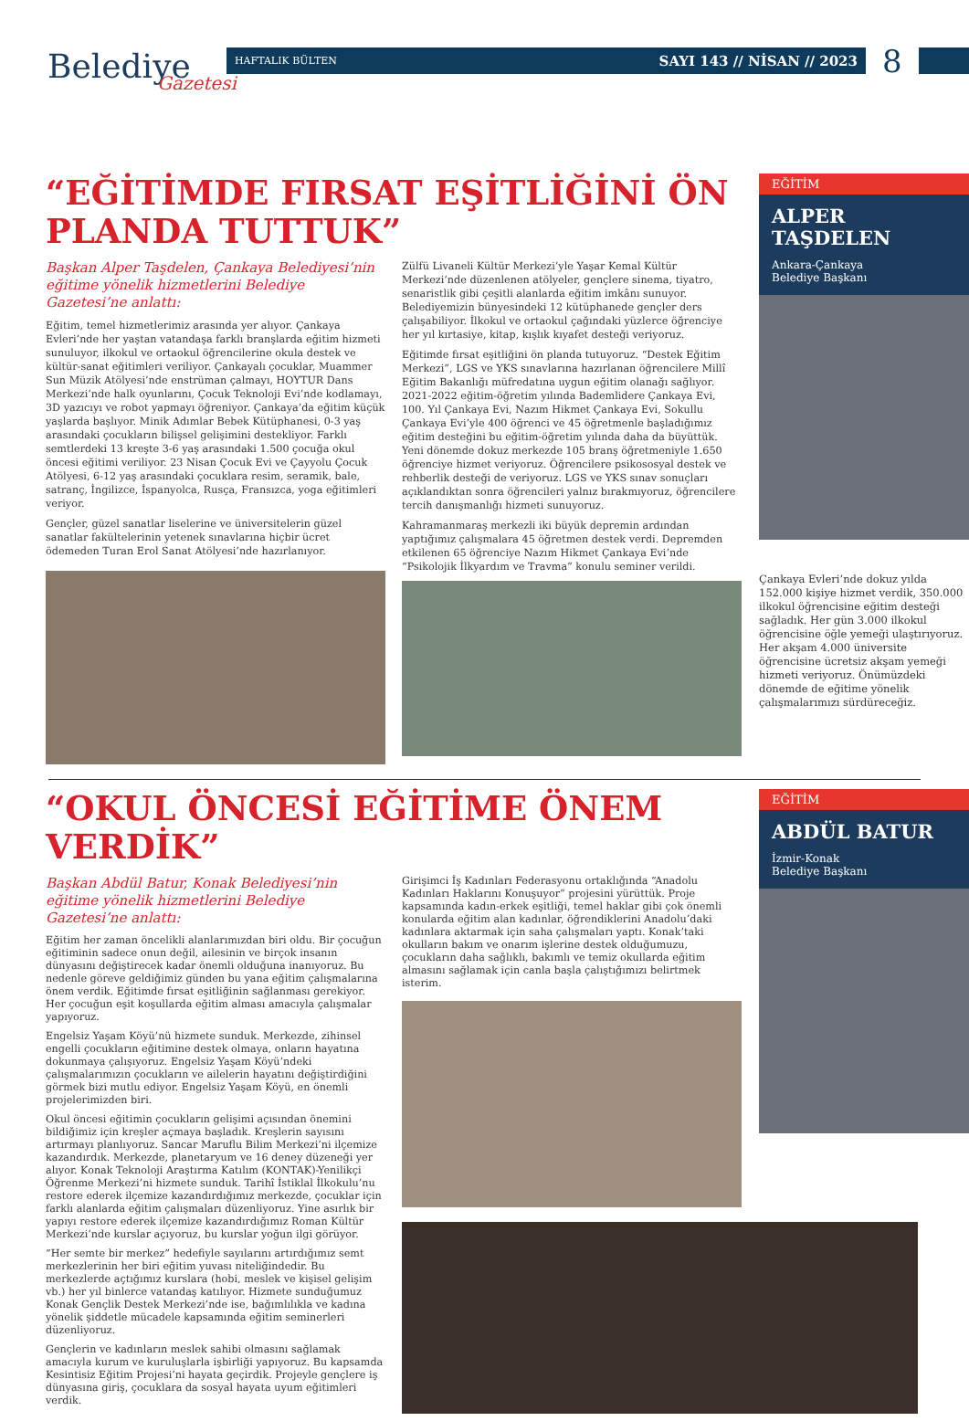Belediye
Gazetesi
HAFTALIK BÜLTEN SAYI 143 // NİSAN // 2023
8
“EĞİTİMDE FIRSAT EŞİTLİĞİNİ ÖN PLANDA TUTTUK”
Başkan Alper Taşdelen, Çankaya Belediyesi’nin eğitime yönelik hizmetlerini Belediye Gazetesi’ne anlattı:
Eğitim, temel hizmetlerimiz arasında yer alıyor. Çankaya Evleri’nde her yaştan vatandaşa farklı branşlarda eğitim hizmeti sunuluyor, ilkokul ve ortaokul öğrencilerine okula destek ve kültür-sanat eğitimleri veriliyor. Çankayalı çocuklar, Muammer Sun Müzik Atölyesi’nde enstrüman çalmayı, HOYTUR Dans Merkezi’nde halk oyunlarını, Çocuk Teknoloji Evi’nde kodlamayı, 3D yazıcıyı ve robot yapmayı öğreniyor. Çankaya’da eğitim küçük yaşlarda başlıyor. Minik Adımlar Bebek Kütüphanesi, 0-3 yaş arasındaki çocukların bilişsel gelişimini destekliyor. Farklı semtlerdeki 13 kreşte 3-6 yaş arasındaki 1.500 çocuğa okul öncesi eğitimi veriliyor. 23 Nisan Çocuk Evi ve Çayyolu Çocuk Atölyesi, 6-12 yaş arasındaki çocuklara resim, seramik, bale, satranç, İngilizce, İspanyolca, Rusça, Fransızca, yoga eğitimleri veriyor.
Gençler, güzel sanatlar liselerine ve üniversitelerin güzel sanatlar fakültelerinin yetenek sınavlarına hiçbir ücret ödemeden Turan Erol Sanat Atölyesi’nde hazırlanıyor.
Zülfü Livaneli Kültür Merkezi’yle Yaşar Kemal Kültür Merkezi’nde düzenlenen atölyeler, gençlere sinema, tiyatro, senaristlik gibi çeşitli alanlarda eğitim imkânı sunuyor. Belediyemizin bünyesindeki 12 kütüphanede gençler ders çalışabiliyor. İlkokul ve ortaokul çağındaki yüzlerce öğrenciye her yıl kırtasiye, kitap, kışlık kıyafet desteği veriyoruz.
Eğitimde fırsat eşitliğini ön planda tutuyoruz. “Destek Eğitim Merkezi”, LGS ve YKS sınavlarına hazırlanan öğrencilere Millî Eğitim Bakanlığı müfredatına uygun eğitim olanağı sağlıyor. 2021-2022 eğitim-öğretim yılında Bademlidere Çankaya Evi, 100. Yıl Çankaya Evi, Nazım Hikmet Çankaya Evi, Sokullu Çankaya Evi’yle 400 öğrenci ve 45 öğretmenle başladığımız eğitim desteğini bu eğitim-öğretim yılında daha da büyüttük. Yeni dönemde dokuz merkezde 105 branş öğretmeniyle 1.650 öğrenciye hizmet veriyoruz. Öğrencilere psikososyal destek ve rehberlik desteği de veriyoruz. LGS ve YKS sınav sonuçları açıklandıktan sonra öğrencileri yalnız bırakmıyoruz, öğrencilere tercih danışmanlığı hizmeti sunuyoruz.
Kahramanmaraş merkezli iki büyük depremin ardından yaptığımız çalışmalara 45 öğretmen destek verdi. Depremden etkilenen 65 öğrenciye Nazım Hikmet Çankaya Evi’nde “Psikolojik İlkyardım ve Travma” konulu seminer verildi.
EĞİTİM
ALPER TAŞDELEN
Ankara-Çankaya
Belediye Başkanı
Çankaya Evleri’nde dokuz yılda 152.000 kişiye hizmet verdik, 350.000 ilkokul öğrencisine eğitim desteği sağladık. Her gün 3.000 ilkokul öğrencisine öğle yemeği ulaştırıyoruz. Her akşam 4.000 üniversite öğrencisine ücretsiz akşam yemeği hizmeti veriyoruz. Önümüzdeki dönemde de eğitime yönelik çalışmalarımızı sürdüreceğiz.
“OKUL ÖNCESİ EĞİTİME ÖNEM VERDİK”
Başkan Abdül Batur, Konak Belediyesi’nin eğitime yönelik hizmetlerini Belediye Gazetesi’ne anlattı:
Eğitim her zaman öncelikli alanlarımızdan biri oldu. Bir çocuğun eğitiminin sadece onun değil, ailesinin ve birçok insanın dünyasını değiştirecek kadar önemli olduğuna inanıyoruz. Bu nedenle göreve geldiğimiz günden bu yana eğitim çalışmalarına önem verdik. Eğitimde fırsat eşitliğinin sağlanması gerekiyor. Her çocuğun eşit koşullarda eğitim alması amacıyla çalışmalar yapıyoruz.
Engelsiz Yaşam Köyü’nü hizmete sunduk. Merkezde, zihinsel engelli çocukların eğitimine destek olmaya, onların hayatına dokunmaya çalışıyoruz. Engelsiz Yaşam Köyü’ndeki çalışmalarımızın çocukların ve ailelerin hayatını değiştirdiğini görmek bizi mutlu ediyor. Engelsiz Yaşam Köyü, en önemli projelerimizden biri.
Okul öncesi eğitimin çocukların gelişimi açısından önemini bildiğimiz için kreşler açmaya başladık. Kreşlerin sayısını artırmayı planlıyoruz. Sancar Maruflu Bilim Merkezi’ni ilçemize kazandırdık. Merkezde, planetaryum ve 16 deney düzeneği yer alıyor. Konak Teknoloji Araştırma Katılım (KONTAK)-Yenilikçi Öğrenme Merkezi’ni hizmete sunduk. Tarihî İstiklal İlkokulu’nu restore ederek ilçemize kazandırdığımız merkezde, çocuklar için farklı alanlarda eğitim çalışmaları düzenliyoruz. Yine asırlık bir yapıyı restore ederek ilçemize kazandırdığımız Roman Kültür Merkezi’nde kurslar açıyoruz, bu kurslar yoğun ilgi görüyor.
“Her semte bir merkez” hedefiyle sayılarını artırdığımız semt merkezlerinin her biri eğitim yuvası niteliğindedir. Bu merkezlerde açtığımız kurslara (hobi, meslek ve kişisel gelişim vb.) her yıl binlerce vatandaş katılıyor. Hizmete sunduğumuz Konak Gençlik Destek Merkezi’nde ise, bağımlılıkla ve kadına yönelik şiddetle mücadele kapsamında eğitim seminerleri düzenliyoruz.
Gençlerin ve kadınların meslek sahibi olmasını sağlamak amacıyla kurum ve kuruluşlarla işbirliği yapıyoruz. Bu kapsamda Kesintisiz Eğitim Projesi’ni hayata geçirdik. Projeyle gençlere iş dünyasına giriş, çocuklara da sosyal hayata uyum eğitimleri verdik.
Girişimci İş Kadınları Federasyonu ortaklığında “Anadolu Kadınları Haklarını Konuşuyor” projesini yürüttük. Proje kapsamında kadın-erkek eşitliği, temel haklar gibi çok önemli konularda eğitim alan kadınlar, öğrendiklerini Anadolu’daki kadınlara aktarmak için saha çalışmaları yaptı. Konak’taki okulların bakım ve onarım işlerine destek olduğumuzu, çocukların daha sağlıklı, bakımlı ve temiz okullarda eğitim almasını sağlamak için canla başla çalıştığımızı belirtmek isterim.
EĞİTİM
ABDÜL BATUR
İzmir-Konak
Belediye Başkanı